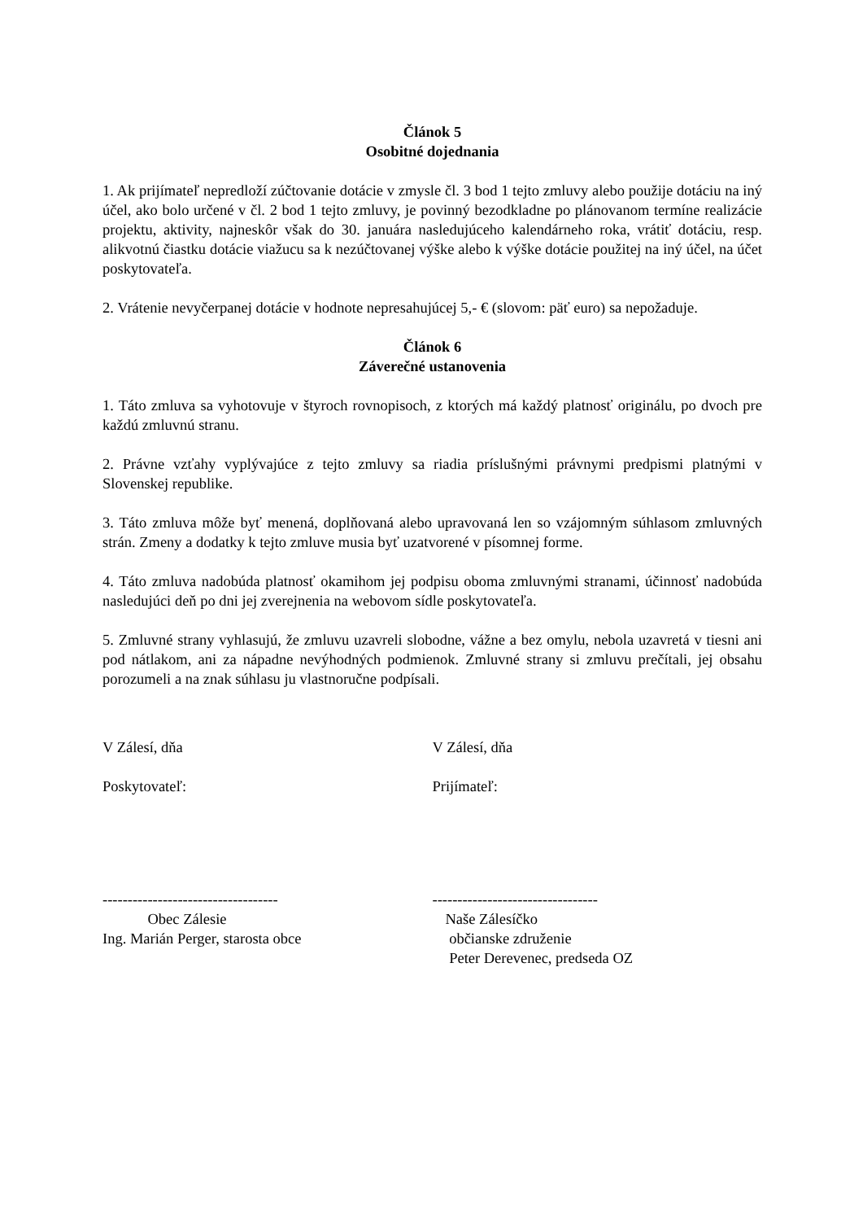Článok 5
Osobitné dojednania
1. Ak prijímateľ nepredloží zúčtovanie dotácie v zmysle čl. 3 bod 1 tejto zmluvy alebo použije dotáciu na iný účel, ako bolo určené v čl. 2 bod 1 tejto zmluvy, je povinný bezodkladne po plánovanom termíne realizácie projektu, aktivity, najneskôr však do 30. januára nasledujúceho kalendárneho roka, vrátiť dotáciu, resp. alikvotnú čiastku dotácie viažucu sa k nezúčtovanej výške alebo k výške dotácie použitej na iný účel, na účet poskytovateľa.
2. Vrátenie nevyčerpanej dotácie v hodnote nepresahujúcej 5,- € (slovom: päť euro) sa nepožaduje.
Článok 6
Záverečné ustanovenia
1. Táto zmluva sa vyhotovuje v štyroch rovnopisoch, z ktorých má každý platnosť originálu, po dvoch pre každú zmluvnú stranu.
2. Právne vzťahy vyplývajúce z tejto zmluvy sa riadia príslušnými právnymi predpismi platnými v Slovenskej republike.
3. Táto zmluva môže byť menená, doplňovaná alebo upravovaná len so vzájomným súhlasom zmluvných strán. Zmeny a dodatky k tejto zmluve musia byť uzatvorené v písomnej forme.
4. Táto zmluva nadobúda platnosť okamihom jej podpisu oboma zmluvnými stranami, účinnosť nadobúda nasledujúci deň po dni jej zverejnenia na webovom sídle poskytovateľa.
5. Zmluvné strany vyhlasujú, že zmluvu uzavreli slobodne, vážne a bez omylu, nebola uzavretá v tiesni ani pod nátlakom, ani za nápadne nevýhodných podmienok. Zmluvné strany si zmluvu prečítali, jej obsahu porozumeli a na znak súhlasu ju vlastnoručne podpísali.
V Zálesí, dňa
Poskytovateľ:
-----------------------------------
Obec Zálesie
Ing. Marián Perger, starosta obce
V Zálesí, dňa
Prijímateľ:
---------------------------------
Naše Zálesíčko
občianske združenie
Peter Derevenec, predseda OZ